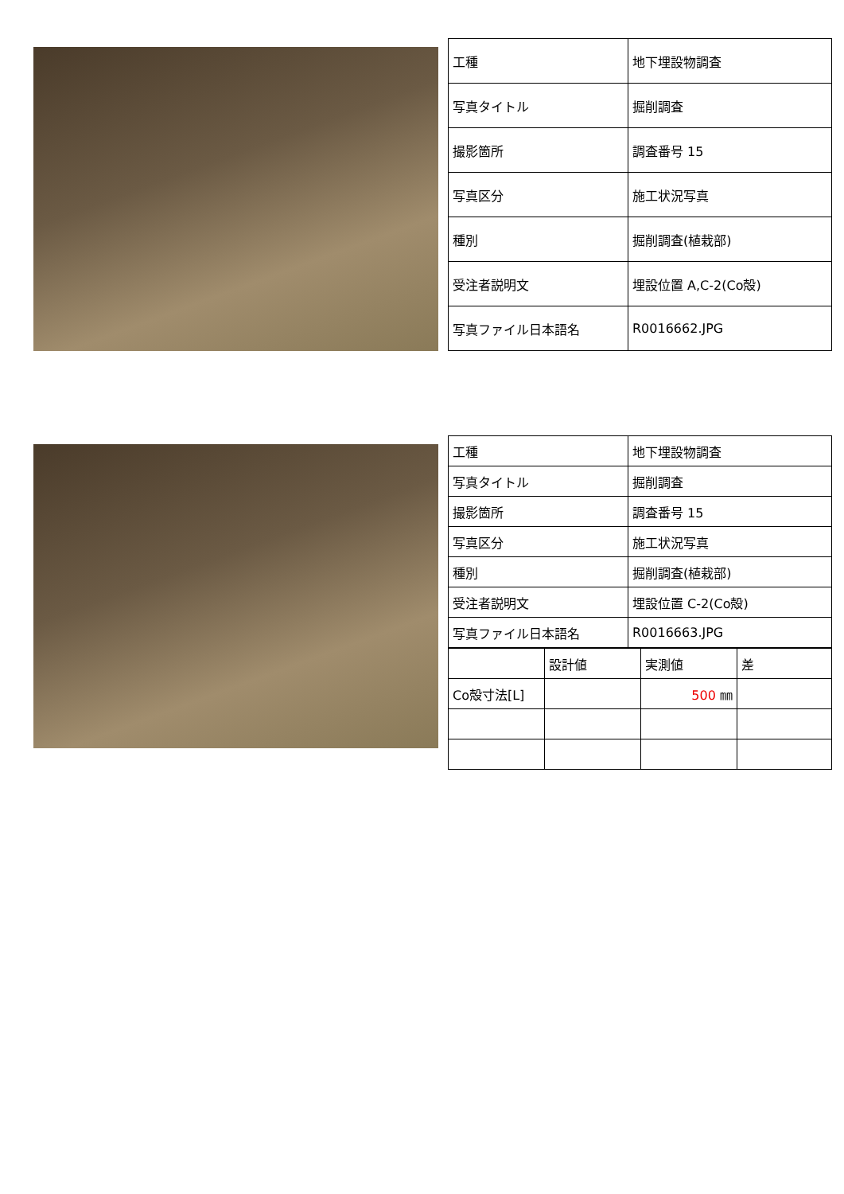| 工種 | 地下埋設物調査 |
| 写真タイトル | 掘削調査 |
| 撮影箇所 | 調査番号 15 |
| 写真区分 | 施工状況写真 |
| 種別 | 掘削調査(植栽部) |
| 受注者説明文 | 埋設位置 A,C-2(Co殻) |
| 写真ファイル日本語名 | R0016662.JPG |
| 工種 | 地下埋設物調査 |
| 写真タイトル | 掘削調査 |
| 撮影箇所 | 調査番号 15 |
| 写真区分 | 施工状況写真 |
| 種別 | 掘削調査(植栽部) |
| 受注者説明文 | 埋設位置 C-2(Co殻) |
| 写真ファイル日本語名 | R0016663.JPG |
| | 設計値 | 実測値 | 差 |
| Co殻寸法[L] | | 500 ㎜ | |